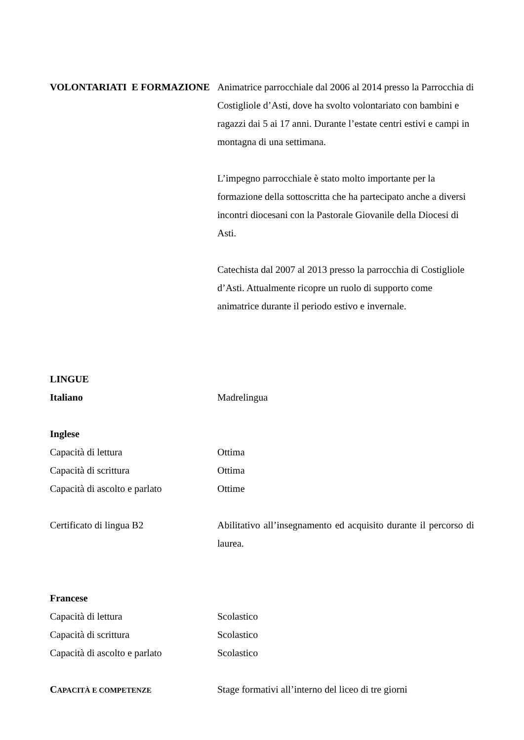VOLONTARIATI E FORMAZIONE Animatrice parrocchiale dal 2006 al 2014 presso la Parrocchia di Costigliole d’Asti, dove ha svolto volontariato con bambini e ragazzi dai 5 ai 17 anni. Durante l’estate centri estivi e campi in montagna di una settimana.
L’impegno parrocchiale è stato molto importante per la formazione della sottoscritta che ha partecipato anche a diversi incontri diocesani con la Pastorale Giovanile della Diocesi di Asti.
Catechista dal 2007 al 2013 presso la parrocchia di Costigliole d’Asti. Attualmente ricopre un ruolo di supporto come animatrice durante il periodo estivo e invernale.
LINGUE
Italiano Madrelingua
Inglese
Capacità di lettura Ottima
Capacità di scrittura Ottima
Capacità di ascolto e parlato
Ottime
Certificato di lingua B2 Abilitativo all’insegnamento ed acquisito durante il percorso di laurea.
Francese
Capacità di lettura Scolastico
Capacità di scrittura Scolastico
Capacità di ascolto e parlato
Scolastico
CAPACITÀ E COMPETENZE
Stage formativi all’interno del liceo di tre giorni